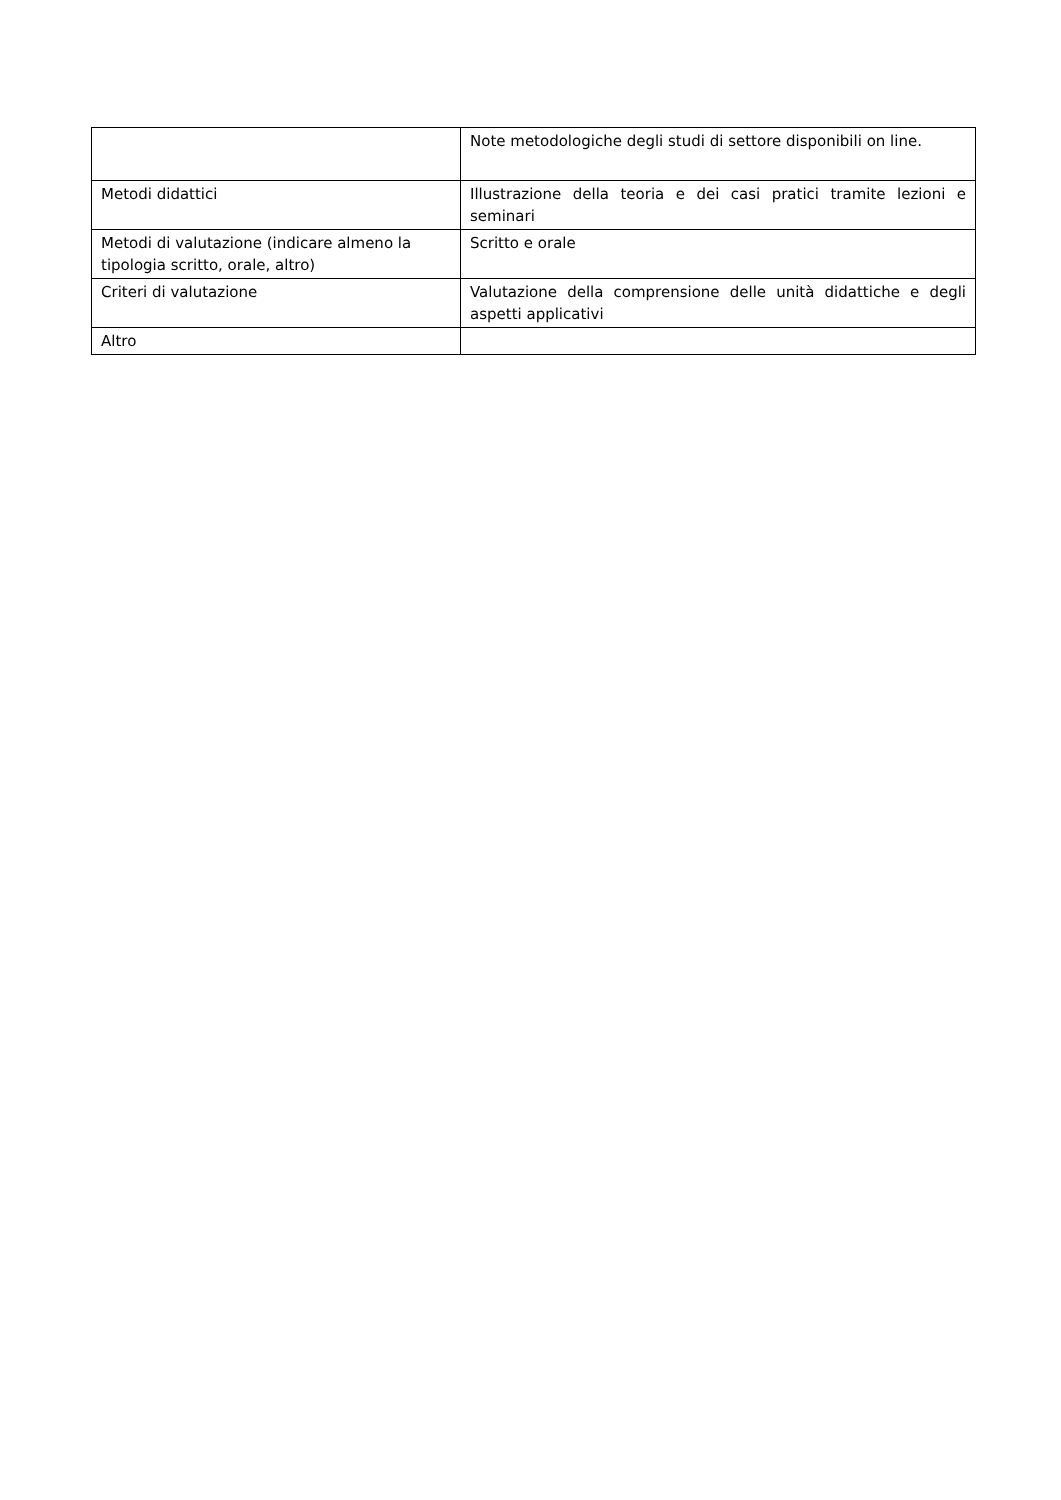| | Note metodologiche degli studi di settore disponibili on line. |
| Metodi didattici | Illustrazione della teoria e dei casi pratici tramite lezioni e seminari |
| Metodi di valutazione (indicare almeno la tipologia scritto, orale, altro) | Scritto e orale |
| Criteri di valutazione | Valutazione della comprensione delle unità didattiche e degli aspetti applicativi |
| Altro | |